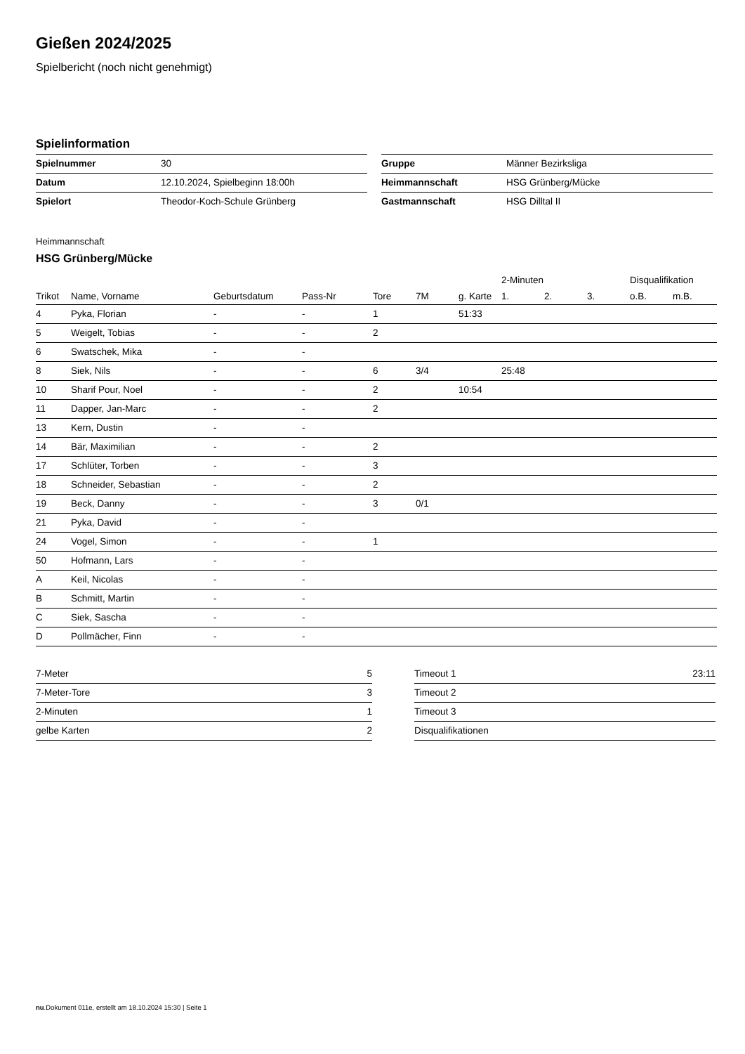Gießen 2024/2025
Spielbericht (noch nicht genehmigt)
Spielinformation
| Spielnummer | 30 |
| Datum | 12.10.2024, Spielbeginn 18:00h |
| Spielort | Theodor-Koch-Schule Grünberg |
| Gruppe | Männer Bezirksliga |
| Heimmannschaft | HSG Grünberg/Mücke |
| Gastmannschaft | HSG Dilltal II |
Heimmannschaft
HSG Grünberg/Mücke
| | | | | | | | 2-Minuten | | | Disqualifikation | |
| --- | --- | --- | --- | --- | --- | --- | --- | --- | --- | --- | --- |
| Trikot | Name, Vorname | Geburtsdatum | Pass-Nr | Tore | 7M | g. Karte | 1. | 2. | 3. | o.B. | m.B. |
| 4 | Pyka, Florian | - | - | 1 | | 51:33 | | | | | |
| 5 | Weigelt, Tobias | - | - | 2 | | | | | | | |
| 6 | Swatschek, Mika | - | - | | | | | | | | |
| 8 | Siek, Nils | - | - | 6 | 3/4 | | 25:48 | | | | |
| 10 | Sharif Pour, Noel | - | - | 2 | | 10:54 | | | | | |
| 11 | Dapper, Jan-Marc | - | - | 2 | | | | | | | |
| 13 | Kern, Dustin | - | - | | | | | | | | |
| 14 | Bär, Maximilian | - | - | 2 | | | | | | | |
| 17 | Schlüter, Torben | - | - | 3 | | | | | | | |
| 18 | Schneider, Sebastian | - | - | 2 | | | | | | | |
| 19 | Beck, Danny | - | - | 3 | 0/1 | | | | | | |
| 21 | Pyka, David | - | - | | | | | | | | |
| 24 | Vogel, Simon | - | - | 1 | | | | | | | |
| 50 | Hofmann, Lars | - | - | | | | | | | | |
| A | Keil, Nicolas | - | - | | | | | | | | |
| B | Schmitt, Martin | - | - | | | | | | | | |
| C | Siek, Sascha | - | - | | | | | | | | |
| D | Pollmächer, Finn | - | - | | | | | | | | |
| 7-Meter | 5 |
| 7-Meter-Tore | 3 |
| 2-Minuten | 1 |
| gelbe Karten | 2 |
| Timeout 1 | 23:11 |
| Timeout 2 | |
| Timeout 3 | |
| Disqualifikationen | |
nu.Dokument 011e, erstellt am 18.10.2024 15:30 | Seite 1